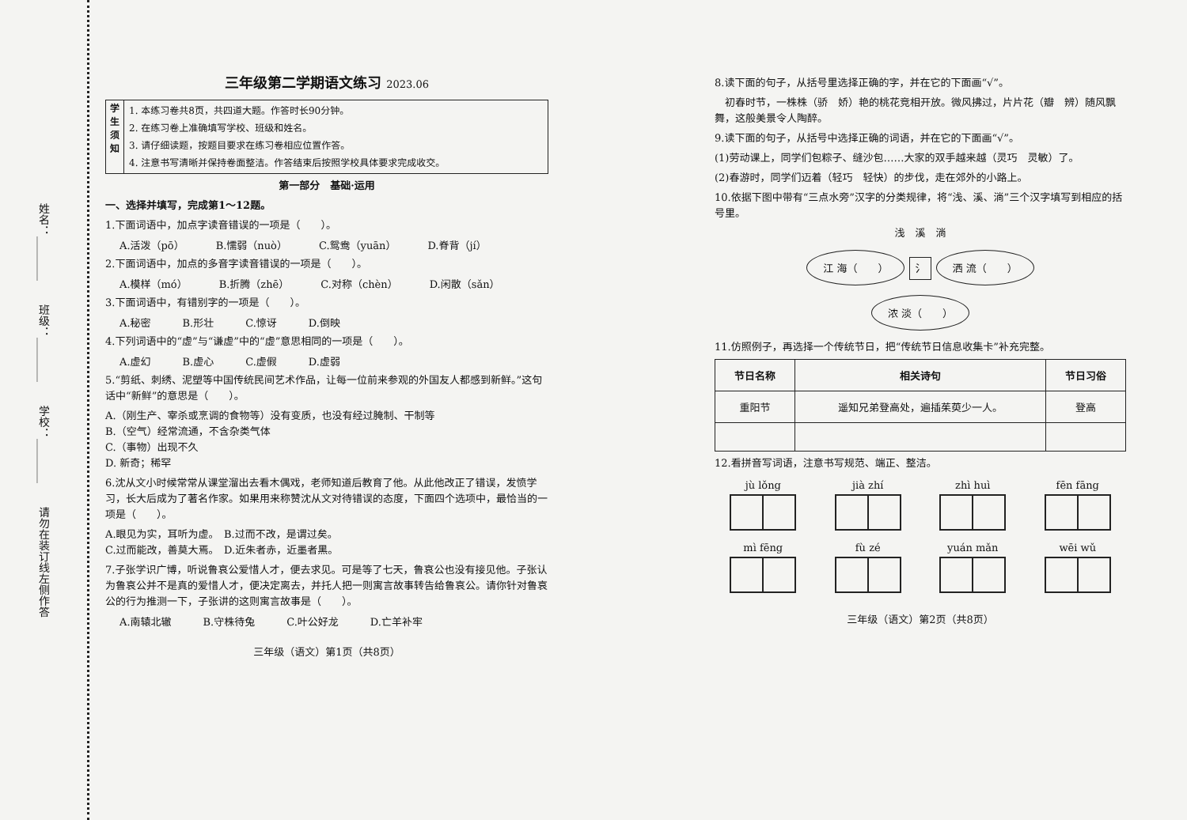姓名：________
班级：________
学校：________
请勿在装订线左侧作答
三年级第二学期语文练习 2023.06
学生须知
1. 本练习卷共8页，共四道大题。作答时长90分钟。
2. 在练习卷上准确填写学校、班级和姓名。
3. 请仔细读题，按题目要求在练习卷相应位置作答。
4. 注意书写清晰并保持卷面整洁。作答结束后按照学校具体要求完成收交。
第一部分　基础·运用
一、选择并填写，完成第1～12题。
1.下面词语中，加点字读音错误的一项是（　　）。
A.活泼（pō） B.懦弱（nuò） C.鸳鸯（yuān） D.脊背（jí）
2.下面词语中，加点的多音字读音错误的一项是（　　）。
A.模样（mó） B.折腾（zhē） C.对称（chèn） D.闲散（sǎn）
3.下面词语中，有错别字的一项是（　　）。
A.秘密 B.形壮 C.惊讶 D.倒映
4.下列词语中的“虚”与“谦虚”中的“虚”意思相同的一项是（　　）。
A.虚幻 B.虚心 C.虚假 D.虚弱
5.“剪纸、刺绣、泥塑等中国传统民间艺术作品，让每一位前来参观的外国友人都感到新鲜。”这句话中“新鲜”的意思是（　　）。
A.（刚生产、宰杀或烹调的食物等）没有变质，也没有经过腌制、干制等
B.（空气）经常流通，不含杂类气体
C.（事物）出现不久
D. 新奇；稀罕
6.沈从文小时候常常从课堂溜出去看木偶戏，老师知道后教育了他。从此他改正了错误，发愤学习，长大后成为了著名作家。如果用来称赞沈从文对待错误的态度，下面四个选项中，最恰当的一项是（　　）。
A.眼见为实，耳听为虚。　B.过而不改，是谓过矣。
C.过而能改，善莫大焉。　D.近朱者赤，近墨者黑。
7.子张学识广博，听说鲁哀公爱惜人才，便去求见。可是等了七天，鲁哀公也没有接见他。子张认为鲁哀公并不是真的爱惜人才，便决定离去，并托人把一则寓言故事转告给鲁哀公。请你针对鲁哀公的行为推测一下，子张讲的这则寓言故事是（　　）。
A.南辕北辙 B.守株待兔 C.叶公好龙 D.亡羊补牢
三年级（语文）第1页（共8页）
8.读下面的句子，从括号里选择正确的字，并在它的下面画“√”。
　初春时节，一株株（骄　娇）艳的桃花竞相开放。微风拂过，片片花（瓣　辨）随风飘舞，这般美景令人陶醉。
9.读下面的句子，从括号中选择正确的词语，并在它的下面画“√”。
(1)劳动课上，同学们包粽子、缝沙包……大家的双手越来越（灵巧　灵敏）了。
(2)春游时，同学们迈着（轻巧　轻快）的步伐，走在郊外的小路上。
10.依据下图中带有“三点水旁”汉字的分类规律，将“浅、溪、淌”三个汉字填写到相应的括号里。
浅　溪　淌
江 海（　　） 氵 洒 流（　　）
浓 淡（　　）
11.仿照例子，再选择一个传统节日，把“传统节日信息收集卡”补充完整。
| 节日名称 | 相关诗句 | 节日习俗 |
| --- | --- | --- |
| 重阳节 | 遥知兄弟登高处，遍插茱萸少一人。 | 登高 |
12.看拼音写词语，注意书写规范、端正、整洁。
jù lǒng
jià zhí
zhì huì
fēn fāng
mì fēng
fù zé
yuán mǎn
wēi wǔ
三年级（语文）第2页（共8页）